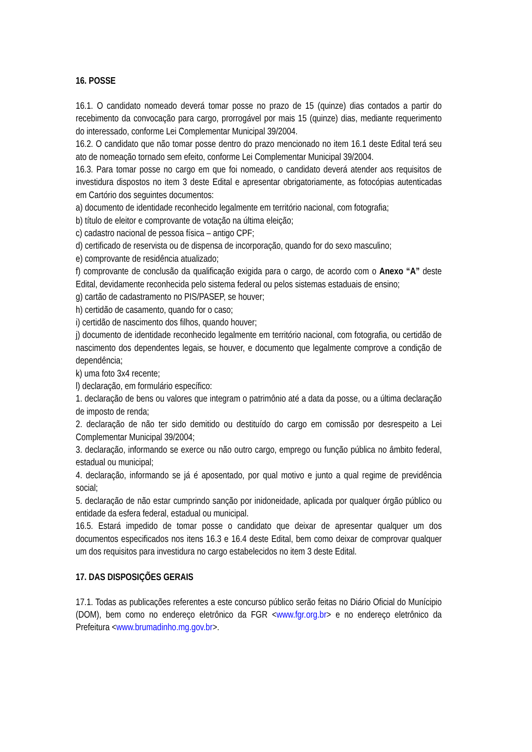16. POSSE
16.1. O candidato nomeado deverá tomar posse no prazo de 15 (quinze) dias contados a partir do recebimento da convocação para cargo, prorrogável por mais 15 (quinze) dias, mediante requerimento do interessado, conforme Lei Complementar Municipal 39/2004.
16.2. O candidato que não tomar posse dentro do prazo mencionado no item 16.1 deste Edital terá seu ato de nomeação tornado sem efeito, conforme Lei Complementar Municipal 39/2004.
16.3. Para tomar posse no cargo em que foi nomeado, o candidato deverá atender aos requisitos de investidura dispostos no item 3 deste Edital e apresentar obrigatoriamente, as fotocópias autenticadas em Cartório dos seguintes documentos:
a) documento de identidade reconhecido legalmente em território nacional, com fotografia;
b) título de eleitor e comprovante de votação na última eleição;
c) cadastro nacional de pessoa física – antigo CPF;
d) certificado de reservista ou de dispensa de incorporação, quando for do sexo masculino;
e) comprovante de residência atualizado;
f) comprovante de conclusão da qualificação exigida para o cargo, de acordo com o Anexo “A” deste Edital, devidamente reconhecida pelo sistema federal ou pelos sistemas estaduais de ensino;
g) cartão de cadastramento no PIS/PASEP, se houver;
h) certidão de casamento, quando for o caso;
i) certidão de nascimento dos filhos, quando houver;
j) documento de identidade reconhecido legalmente em território nacional, com fotografia, ou certidão de nascimento dos dependentes legais, se houver, e documento que legalmente comprove a condição de dependência;
k) uma foto 3x4 recente;
l) declaração, em formulário específico:
1. declaração de bens ou valores que integram o patrimônio até a data da posse, ou a última declaração de imposto de renda;
2. declaração de não ter sido demitido ou destituído do cargo em comissão por desrespeito a Lei Complementar Municipal 39/2004;
3. declaração, informando se exerce ou não outro cargo, emprego ou função pública no âmbito federal, estadual ou municipal;
4. declaração, informando se já é aposentado, por qual motivo e junto a qual regime de previdência social;
5. declaração de não estar cumprindo sanção por inidoneidade, aplicada por qualquer órgão público ou entidade da esfera federal, estadual ou municipal.
16.5. Estará impedido de tomar posse o candidato que deixar de apresentar qualquer um dos documentos especificados nos itens 16.3 e 16.4 deste Edital, bem como deixar de comprovar qualquer um dos requisitos para investidura no cargo estabelecidos no item 3 deste Edital.
17. DAS DISPOSIÇÕES GERAIS
17.1. Todas as publicações referentes a este concurso público serão feitas no Diário Oficial do Munícipio (DOM), bem como no endereço eletrônico da FGR <www.fgr.org.br> e no endereço eletrônico da Prefeitura <www.brumadinho.mg.gov.br>.